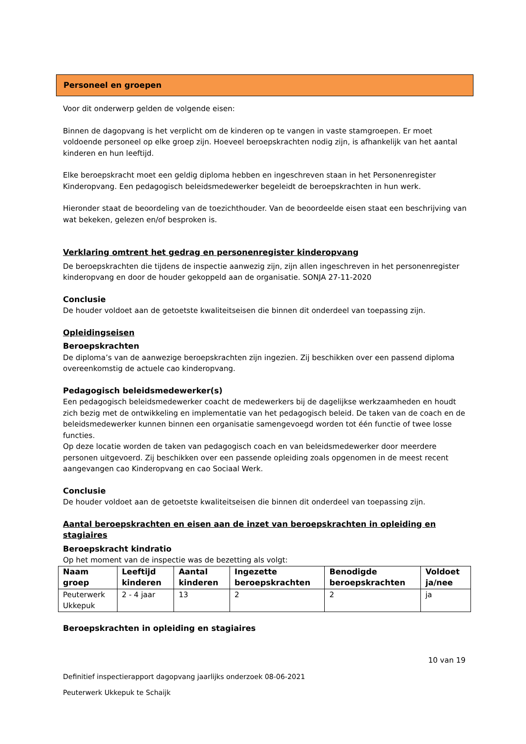Personeel en groepen
Voor dit onderwerp gelden de volgende eisen:
Binnen de dagopvang is het verplicht om de kinderen op te vangen in vaste stamgroepen. Er moet voldoende personeel op elke groep zijn. Hoeveel beroepskrachten nodig zijn, is afhankelijk van het aantal kinderen en hun leeftijd.
Elke beroepskracht moet een geldig diploma hebben en ingeschreven staan in het Personenregister Kinderopvang. Een pedagogisch beleidsmedewerker begeleidt de beroepskrachten in hun werk.
Hieronder staat de beoordeling van de toezichthouder. Van de beoordeelde eisen staat een beschrijving van wat bekeken, gelezen en/of besproken is.
Verklaring omtrent het gedrag en personenregister kinderopvang
De beroepskrachten die tijdens de inspectie aanwezig zijn, zijn allen ingeschreven in het personenregister kinderopvang en door de houder gekoppeld aan de organisatie. SONJA 27-11-2020
Conclusie
De houder voldoet aan de getoetste kwaliteitseisen die binnen dit onderdeel van toepassing zijn.
Opleidingseisen
Beroepskrachten
De diploma’s van de aanwezige beroepskrachten zijn ingezien. Zij beschikken over een passend diploma overeenkomstig de actuele cao kinderopvang.
Pedagogisch beleidsmedewerker(s)
Een pedagogisch beleidsmedewerker coacht de medewerkers bij de dagelijkse werkzaamheden en houdt zich bezig met de ontwikkeling en implementatie van het pedagogisch beleid. De taken van de coach en de beleidsmedewerker kunnen binnen een organisatie samengevoegd worden tot één functie of twee losse functies.
Op deze locatie worden de taken van pedagogisch coach en van beleidsmedewerker door meerdere personen uitgevoerd. Zij beschikken over een passende opleiding zoals opgenomen in de meest recent aangevangen cao Kinderopvang en cao Sociaal Werk.
Conclusie
De houder voldoet aan de getoetste kwaliteitseisen die binnen dit onderdeel van toepassing zijn.
Aantal beroepskrachten en eisen aan de inzet van beroepskrachten in opleiding en stagiaires
Beroepskracht kindratio
Op het moment van de inspectie was de bezetting als volgt:
| Naam groep | Leeftijd kinderen | Aantal kinderen | Ingezette beroepskrachten | Benodigde beroepskrachten | Voldoet ja/nee |
| --- | --- | --- | --- | --- | --- |
| Peuterwerk Ukkepuk | 2 - 4 jaar | 13 | 2 | 2 | ja |
Beroepskrachten in opleiding en stagiaires
10 van 19
Definitief inspectierapport dagopvang jaarlijks onderzoek 08-06-2021
Peuterwerk Ukkepuk te Schaijk